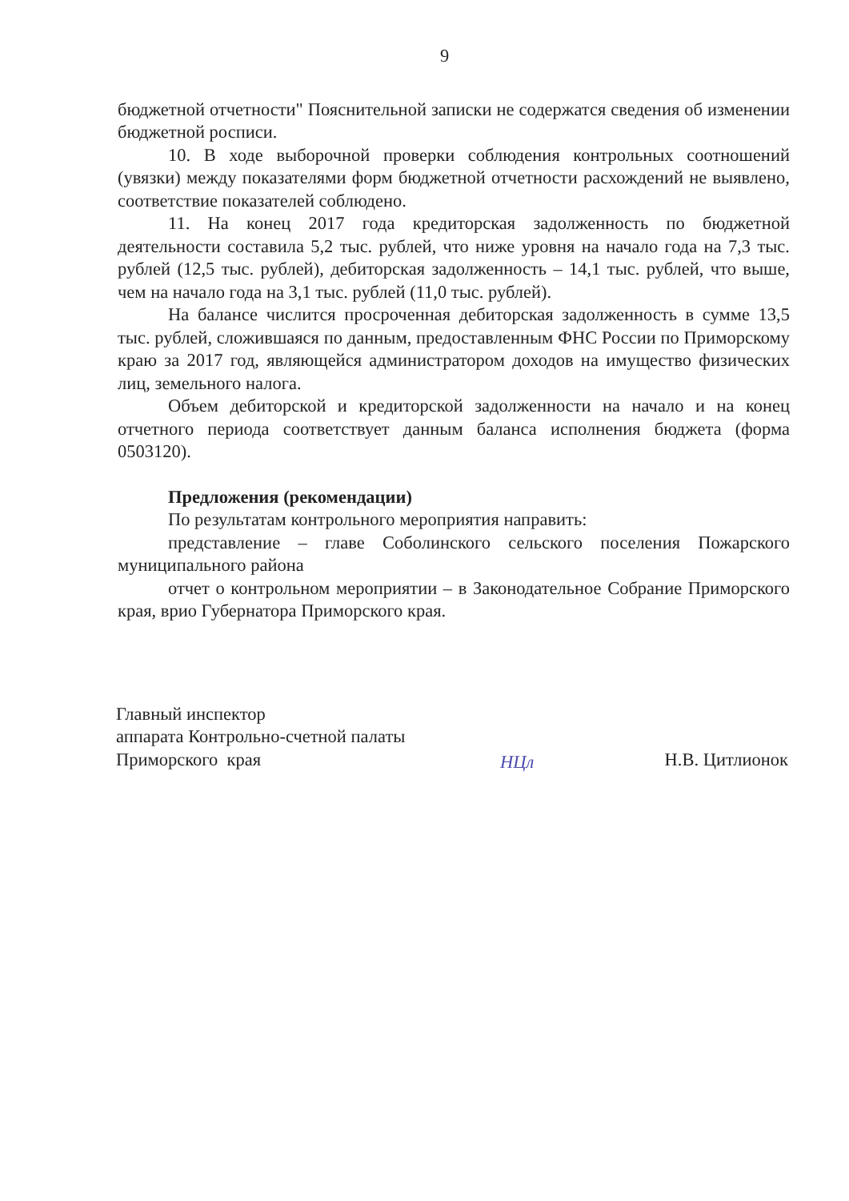9
бюджетной отчетности" Пояснительной записки не содержатся сведения об изменении бюджетной росписи.
10. В ходе выборочной проверки соблюдения контрольных соотношений (увязки) между показателями форм бюджетной отчетности расхождений не выявлено, соответствие показателей соблюдено.
11. На конец 2017 года кредиторская задолженность по бюджетной деятельности составила 5,2 тыс. рублей, что ниже уровня на начало года на 7,3 тыс. рублей (12,5 тыс. рублей), дебиторская задолженность – 14,1 тыс. рублей, что выше, чем на начало года на 3,1 тыс. рублей (11,0 тыс. рублей).
На балансе числится просроченная дебиторская задолженность в сумме 13,5 тыс. рублей, сложившаяся по данным, предоставленным ФНС России по Приморскому краю за 2017 год, являющейся администратором доходов на имущество физических лиц, земельного налога.
Объем дебиторской и кредиторской задолженности на начало и на конец отчетного периода соответствует данным баланса исполнения бюджета (форма 0503120).
Предложения (рекомендации)
По результатам контрольного мероприятия направить:
представление – главе Соболинского сельского поселения Пожарского муниципального района
отчет о контрольном мероприятии – в Законодательное Собрание Приморского края, врио Губернатора Приморского края.
Главный инспектор
аппарата Контрольно-счетной палаты
Приморского края
НЦл
Н.В. Цитлионок